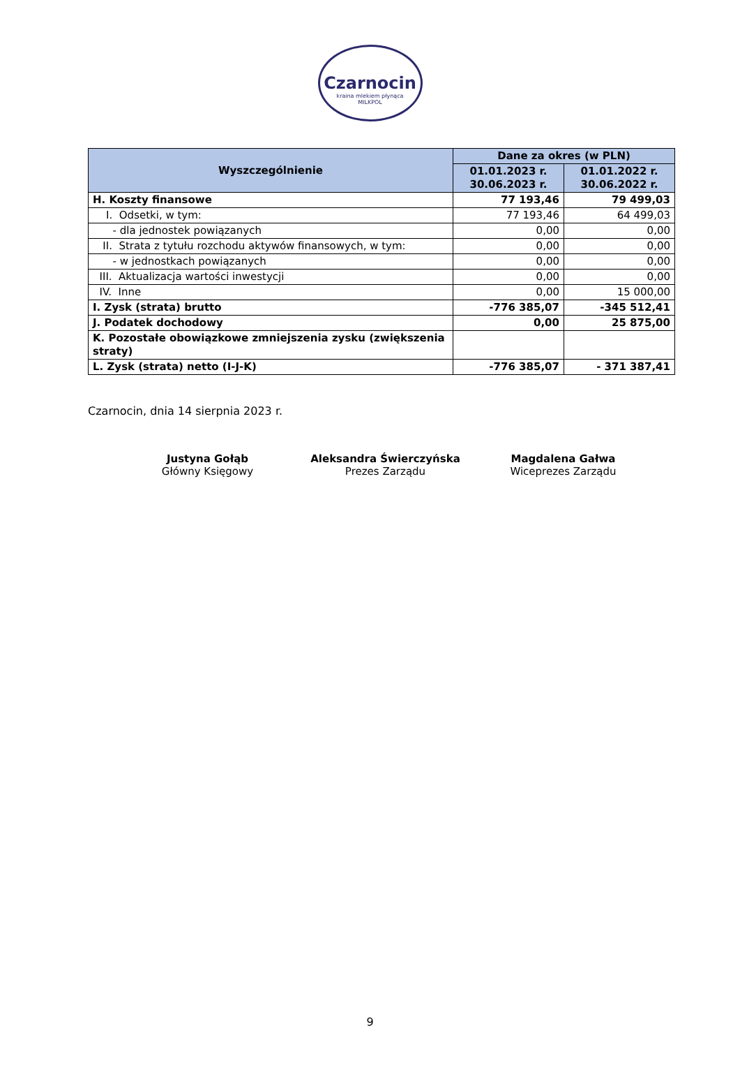Czarnocin
kraina mlekiem płynąca
MILKPOL
| Wyszczególnienie | Dane za okres (w PLN) | |
| --- | --- | --- |
| | 01.01.2023 r. 30.06.2023 r. | 01.01.2022 r. 30.06.2022 r. |
| H. Koszty finansowe | 77 193,46 | 79 499,03 |
| I. Odsetki, w tym: | 77 193,46 | 64 499,03 |
| - dla jednostek powiązanych | 0,00 | 0,00 |
| II. Strata z tytułu rozchodu aktywów finansowych, w tym: | 0,00 | 0,00 |
| - w jednostkach powiązanych | 0,00 | 0,00 |
| III. Aktualizacja wartości inwestycji | 0,00 | 0,00 |
| IV. Inne | 0,00 | 15 000,00 |
| I. Zysk (strata) brutto | -776 385,07 | -345 512,41 |
| J. Podatek dochodowy | 0,00 | 25 875,00 |
| K. Pozostałe obowiązkowe zmniejszenia zysku (zwiększenia straty) | | |
| L. Zysk (strata) netto (I-J-K) | -776 385,07 | - 371 387,41 |
Czarnocin, dnia 14 sierpnia 2023 r.
Justyna Gołąb
Główny Księgowy
Aleksandra Świerczyńska
Prezes Zarządu
Magdalena Gałwa
Wiceprezes Zarządu
9